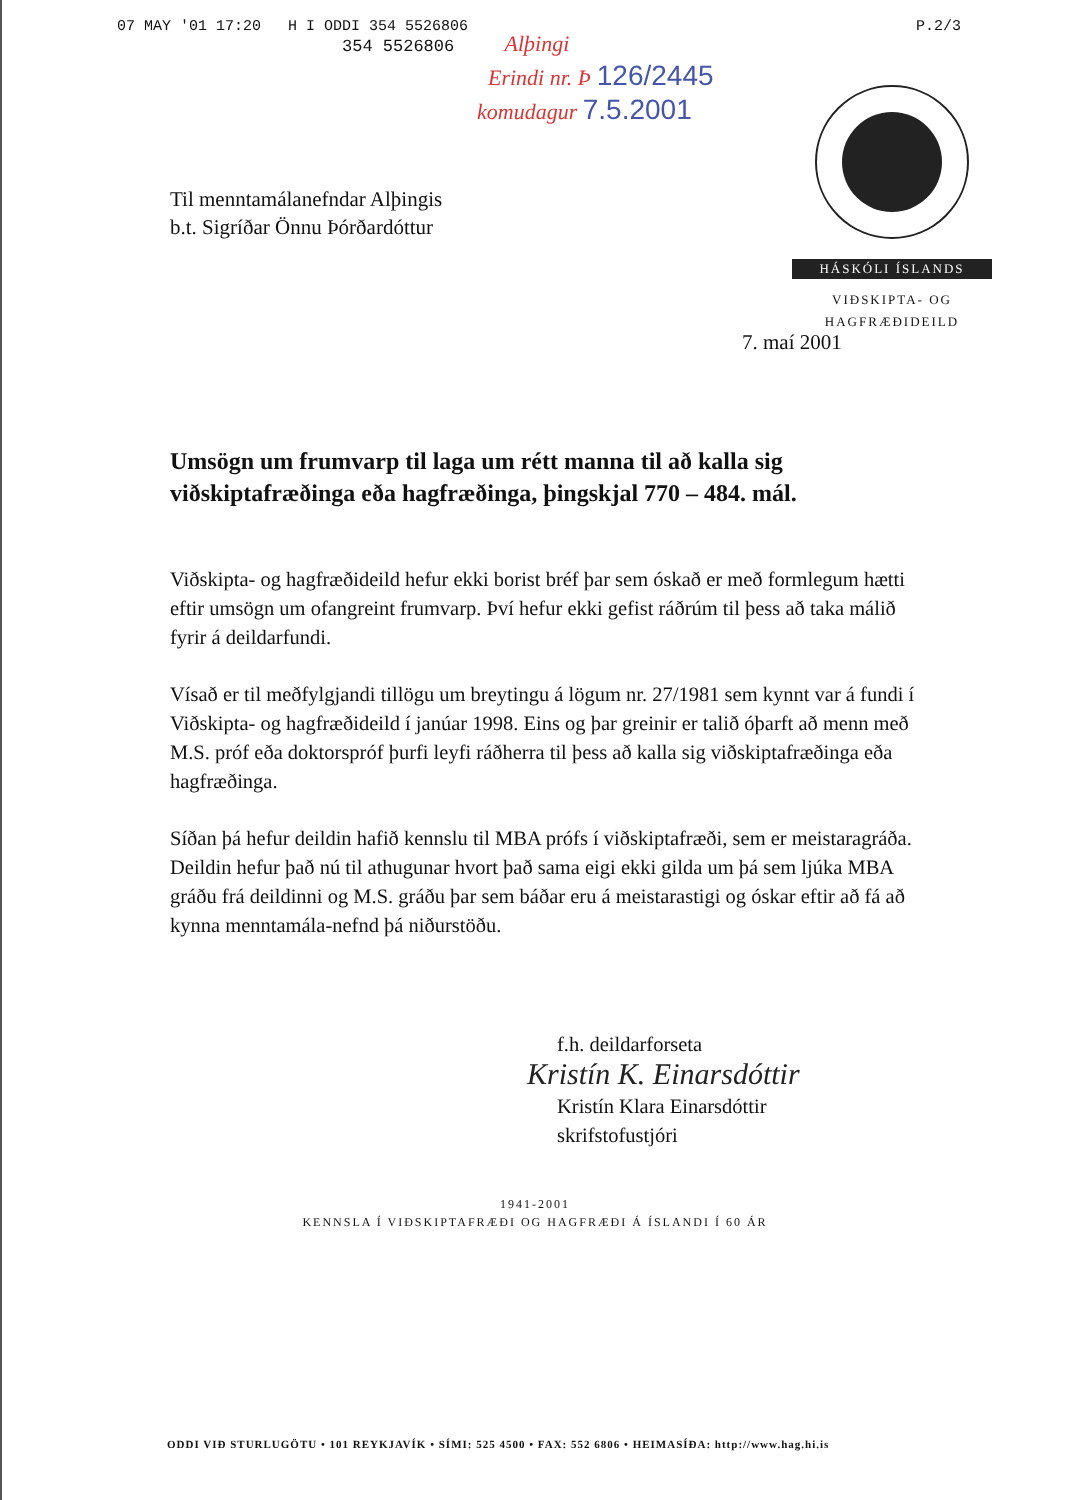07 MAY '01 17:20 H I ODDI 354 5526806 P.2/3
354 5526806
Alþingi
Erindi nr. Þ 126/2445
komudagur 7.5.2001
HÁSKÓLI ÍSLANDS
VIÐSKIPTA- OG
HAGFRÆÐIDEILD
Til menntamálanefndar Alþingis
b.t. Sigríðar Önnu Þórðardóttur
7. maí 2001
Umsögn um frumvarp til laga um rétt manna til að kalla sig viðskiptafræðinga eða hagfræðinga, þingskjal 770 – 484. mál.
Viðskipta- og hagfræðideild hefur ekki borist bréf þar sem óskað er með formlegum hætti eftir umsögn um ofangreint frumvarp. Því hefur ekki gefist ráðrúm til þess að taka málið fyrir á deildarfundi.
Vísað er til meðfylgjandi tillögu um breytingu á lögum nr. 27/1981 sem kynnt var á fundi í Viðskipta- og hagfræðideild í janúar 1998. Eins og þar greinir er talið óþarft að menn með M.S. próf eða doktorspróf þurfi leyfi ráðherra til þess að kalla sig viðskiptafræðinga eða hagfræðinga.
Síðan þá hefur deildin hafið kennslu til MBA prófs í viðskiptafræði, sem er meistaragráða. Deildin hefur það nú til athugunar hvort það sama eigi ekki gilda um þá sem ljúka MBA gráðu frá deildinni og M.S. gráðu þar sem báðar eru á meistarastigi og óskar eftir að fá að kynna menntamála-nefnd þá niðurstöðu.
f.h. deildarforseta
Kristín K. Einarsdóttir
Kristín Klara Einarsdóttir
skrifstofustjóri
1941-2001
KENNSLA Í VIÐSKIPTAFRÆÐI OG HAGFRÆÐI Á ÍSLANDI Í 60 ÁR
ODDI VIÐ STURLUGÖTU • 101 REYKJAVÍK • SÍMI: 525 4500 • FAX: 552 6806 • HEIMASÍÐA: http://www.hag.hi.is